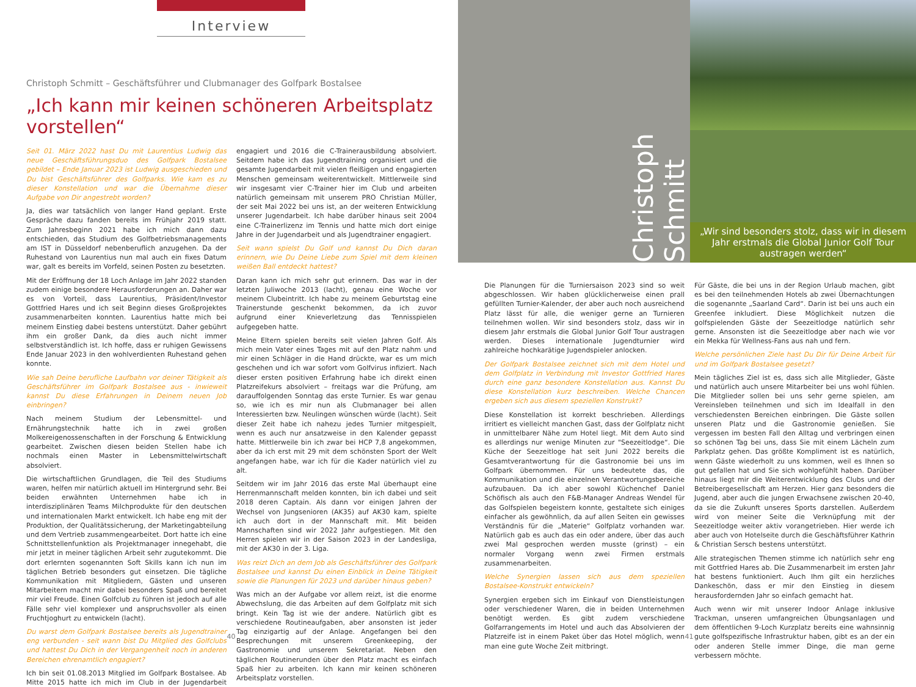Interview
Christoph Schmitt – Geschäftsführer und Clubmanager des Golfpark Bostalsee
„Ich kann mir keinen schöneren Arbeitsplatz vorstellen“
Seit 01. März 2022 hast Du mit Laurentius Ludwig das neue Geschäftsführungsduo des Golfpark Bostalsee gebildet – Ende Januar 2023 ist Ludwig ausgeschieden und Du bist Geschäftsführer des Golfparks. Wie kam es zu dieser Konstellation und war die Übernahme dieser Aufgabe von Dir angestrebt worden?
Ja, dies war tatsächlich von langer Hand geplant. Erste Gespräche dazu fanden bereits im Frühjahr 2019 statt. Zum Jahresbeginn 2021 habe ich mich dann dazu entschieden, das Studium des Golfbetriebsmanagements am IST in Düsseldorf nebenberuflich anzugehen. Da der Ruhestand von Laurentius nun mal auch ein fixes Datum war, galt es bereits im Vorfeld, seinen Posten zu besetzten.
Mit der Eröffnung der 18 Loch Anlage im Jahr 2022 standen zudem einige besondere Herausforderungen an. Daher war es von Vorteil, dass Laurentius, Präsident/Investor Gottfried Hares und ich seit Beginn dieses Großprojektes zusammenarbeiten konnten. Laurentius hatte mich bei meinem Einstieg dabei bestens unterstützt. Daher gebührt ihm ein großer Dank, da dies auch nicht immer selbstverständlich ist. Ich hoffe, dass er ruhigen Gewissens Ende Januar 2023 in den wohlverdienten Ruhestand gehen konnte.
Wie sah Deine berufliche Laufbahn vor deiner Tätigkeit als Geschäftsführer im Golfpark Bostalsee aus - inwieweit kannst Du diese Erfahrungen in Deinem neuen Job einbringen?
Nach meinem Studium der Lebensmittel- und Ernährungstechnik hatte ich in zwei großen Molkereigenossenschaften in der Forschung & Entwicklung gearbeitet. Zwischen diesen beiden Stellen habe ich nochmals einen Master in Lebensmittelwirtschaft absolviert.
Die wirtschaftlichen Grundlagen, die Teil des Studiums waren, helfen mir natürlich aktuell im Hintergrund sehr. Bei beiden erwähnten Unternehmen habe ich in interdisziplinären Teams Milchprodukte für den deutschen und internationalen Markt entwickelt. Ich habe eng mit der Produktion, der Qualitätssicherung, der Marketingabteilung und dem Vertrieb zusammengearbeitet. Dort hatte ich eine Schnittstellenfunktion als Projektmanager innegehabt, die mir jetzt in meiner täglichen Arbeit sehr zugutekommt. Die dort erlernten sogenannten Soft Skills kann ich nun im täglichen Betrieb besonders gut einsetzen. Die tägliche Kommunikation mit Mitgliedern, Gästen und unseren Mitarbeitern macht mir dabei besonders Spaß und bereitet mir viel Freude. Einen Golfclub zu führen ist jedoch auf alle Fälle sehr viel komplexer und anspruchsvoller als einen Fruchtjoghurt zu entwickeln (lacht).
Du warst dem Golfpark Bostalsee bereits als Jugendtrainer eng verbunden - seit wann bist Du Mitglied des Golfclubs und hattest Du Dich in der Vergangenheit noch in anderen Bereichen ehrenamtlich engagiert?
Ich bin seit 01.08.2013 Mitglied im Golfpark Bostalsee. Ab Mitte 2015 hatte ich mich im Club in der Jugendarbeit engagiert und 2016 die C-Trainerausbildung absolviert. Seitdem habe ich das Jugendtraining organisiert und die gesamte Jugendarbeit mit vielen fleißigen und engagierten Menschen gemeinsam weiterentwickelt. Mittlerweile sind wir insgesamt vier C-Trainer hier im Club und arbeiten natürlich gemeinsam mit unserem PRO Christian Müller, der seit Mai 2022 bei uns ist, an der weiteren Entwicklung unserer Jugendarbeit. Ich habe darüber hinaus seit 2004 eine C-Trainerlizenz im Tennis und hatte mich dort einige Jahre in der Jugendarbeit und als Jugendtrainer engagiert.
Seit wann spielst Du Golf und kannst Du Dich daran erinnern, wie Du Deine Liebe zum Spiel mit dem kleinen weißen Ball entdeckt hattest?
Daran kann ich mich sehr gut erinnern. Das war in der letzten Juliwoche 2013 (lacht), genau eine Woche vor meinem Clubeintritt. Ich habe zu meinem Geburtstag eine Trainerstunde geschenkt bekommen, da ich zuvor aufgrund einer Knieverletzung das Tennisspielen aufgegeben hatte.
Meine Eltern spielen bereits seit vielen Jahren Golf. Als mich mein Vater eines Tages mit auf den Platz nahm und mir einen Schläger in die Hand drückte, war es um mich geschehen und ich war sofort vom Golfvirus infiziert. Nach dieser ersten positiven Erfahrung habe ich direkt einen Platzreifekurs absolviert – freitags war die Prüfung, am darauffolgenden Sonntag das erste Turnier. Es war genau so, wie ich es mir nun als Clubmanager bei allen Interessierten bzw. Neulingen wünschen würde (lacht). Seit dieser Zeit habe ich nahezu jedes Turnier mitgespielt, wenn es auch nur ansatzweise in den Kalender gepasst hatte. Mittlerweile bin ich zwar bei HCP 7,8 angekommen, aber da ich erst mit 29 mit dem schönsten Sport der Welt angefangen habe, war ich für die Kader natürlich viel zu alt.
Seitdem wir im Jahr 2016 das erste Mal überhaupt eine Herrenmannschaft melden konnten, bin ich dabei und seit 2018 deren Captain. Als dann vor einigen Jahren der Wechsel von Jungsenioren (AK35) auf AK30 kam, spielte ich auch dort in der Mannschaft mit. Mit beiden Mannschaften sind wir 2022 Jahr aufgestiegen. Mit den Herren spielen wir in der Saison 2023 in der Landesliga, mit der AK30 in der 3. Liga.
Was reizt Dich an dem Job als Geschäftsführer des Golfpark Bostalsee und kannst Du einen Einblick in Deine Tätigkeit sowie die Planungen für 2023 und darüber hinaus geben?
Was mich an der Aufgabe vor allem reizt, ist die enorme Abwechslung, die das Arbeiten auf dem Golfplatz mit sich bringt. Kein Tag ist wie der andere. Natürlich gibt es verschiedene Routineaufgaben, aber ansonsten ist jeder Tag einzigartig auf der Anlage. Angefangen bei den Besprechungen mit unserem Greenkeeping, der Gastronomie und unserem Sekretariat. Neben den täglichen Routinerunden über den Platz macht es einfach Spaß hier zu arbeiten. Ich kann mir keinen schöneren Arbeitsplatz vorstellen.
40
Christoph Schmitt
„Wir sind besonders stolz, dass wir in diesem Jahr erstmals die Global Junior Golf Tour austragen werden“
Die Planungen für die Turniersaison 2023 sind so weit abgeschlossen. Wir haben glücklicherweise einen prall gefüllten Turnier-Kalender, der aber auch noch ausreichend Platz lässt für alle, die weniger gerne an Turnieren teilnehmen wollen. Wir sind besonders stolz, dass wir in diesem Jahr erstmals die Global Junior Golf Tour austragen werden. Dieses internationale Jugendturnier wird zahlreiche hochkarätige Jugendspieler anlocken.
Der Golfpark Bostalsee zeichnet sich mit dem Hotel und dem Golfplatz in Verbindung mit Investor Gottfried Hares durch eine ganz besondere Konstellation aus. Kannst Du diese Konstellation kurz beschreiben. Welche Chancen ergeben sich aus diesem speziellen Konstrukt?
Diese Konstellation ist korrekt beschrieben. Allerdings irritiert es vielleicht manchen Gast, dass der Golfplatz nicht in unmittelbarer Nähe zum Hotel liegt. Mit dem Auto sind es allerdings nur wenige Minuten zur "Seezeitlodge“. Die Küche der Seezeitloge hat seit Juni 2022 bereits die Gesamtverantwortung für die Gastronomie bei uns im Golfpark übernommen. Für uns bedeutete das, die Kommunikation und die einzelnen Verantwortungsbereiche aufzubauen. Da ich aber sowohl Küchenchef Daniel Schöfisch als auch den F&B-Manager Andreas Wendel für das Golfspielen begeistern konnte, gestaltete sich einiges einfacher als gewöhnlich, da auf allen Seiten ein gewisses Verständnis für die „Materie“ Golfplatz vorhanden war. Natürlich gab es auch das ein oder andere, über das auch zwei Mal gesprochen werden musste (grinst) – ein normaler Vorgang wenn zwei Firmen erstmals zusammenarbeiten.
Welche Synergien lassen sich aus dem speziellen Bostalsee-Konstrukt entwickeln?
Synergien ergeben sich im Einkauf von Dienstleistungen oder verschiedener Waren, die in beiden Unternehmen benötigt werden. Es gibt zudem verschiedene Golfarrangements im Hotel und auch das Absolvieren der Platzreife ist in einem Paket über das Hotel möglich, wenn man eine gute Woche Zeit mitbringt.
Für Gäste, die bei uns in der Region Urlaub machen, gibt es bei den teilnehmenden Hotels ab zwei Übernachtungen die sogenannte „Saarland Card“. Darin ist bei uns auch ein Greenfee inkludiert. Diese Möglichkeit nutzen die golfspielenden Gäste der Seezeitlodge natürlich sehr gerne. Ansonsten ist die Seezeitlodge aber nach wie vor ein Mekka für Wellness-Fans aus nah und fern.
Welche persönlichen Ziele hast Du Dir für Deine Arbeit für und im Golfpark Bostalsee gesetzt?
Mein tägliches Ziel ist es, dass sich alle Mitglieder, Gäste und natürlich auch unsere Mitarbeiter bei uns wohl fühlen. Die Mitglieder sollen bei uns sehr gerne spielen, am Vereinsleben teilnehmen und sich im Idealfall in den verschiedensten Bereichen einbringen. Die Gäste sollen unseren Platz und die Gastronomie genießen. Sie vergessen im besten Fall den Alltag und verbringen einen so schönen Tag bei uns, dass Sie mit einem Lächeln zum Parkplatz gehen. Das größte Kompliment ist es natürlich, wenn Gäste wiederholt zu uns kommen, weil es Ihnen so gut gefallen hat und Sie sich wohlgefühlt haben. Darüber hinaus liegt mir die Weiterentwicklung des Clubs und der Betreibergesellschaft am Herzen. Hier ganz besonders die Jugend, aber auch die jungen Erwachsene zwischen 20-40, da sie die Zukunft unseres Sports darstellen. Außerdem wird von meiner Seite die Verknüpfung mit der Seezeitlodge weiter aktiv vorangetrieben. Hier werde ich aber auch von Hotelseite durch die Geschäftsführer Kathrin & Christian Sersch bestens unterstützt.
Alle strategischen Themen stimme ich natürlich sehr eng mit Gottfried Hares ab. Die Zusammenarbeit im ersten Jahr hat bestens funktioniert. Auch Ihm gilt ein herzliches Dankeschön, dass er mir den Einstieg in diesem herausfordernden Jahr so einfach gemacht hat.
Auch wenn wir mit unserer Indoor Anlage inklusive Trackman, unseren umfangreichen Übungsanlagen und dem öffentlichen 9-Loch Kurzplatz bereits eine wahnsinnig gute golfspezifische Infrastruktur haben, gibt es an der ein oder anderen Stelle immer Dinge, die man gerne verbessern möchte.
41